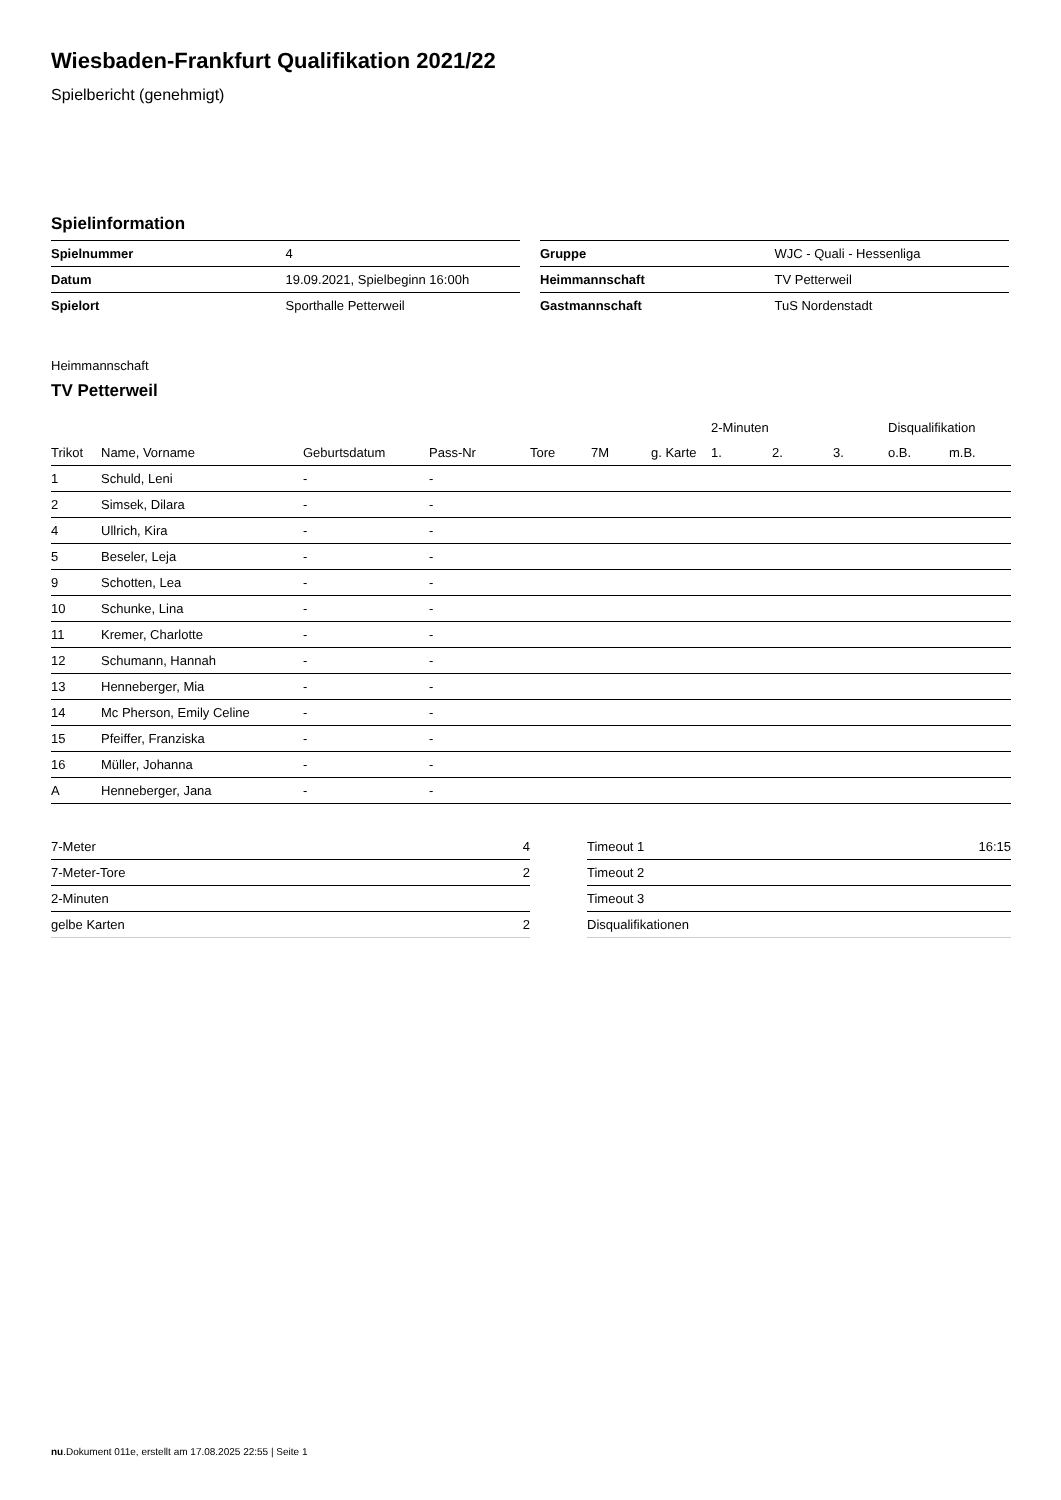Wiesbaden-Frankfurt Qualifikation 2021/22
Spielbericht (genehmigt)
Spielinformation
| Spielnummer | 4 |
| Datum | 19.09.2021, Spielbeginn 16:00h |
| Spielort | Sporthalle Petterweil |
| Gruppe | WJC - Quali - Hessenliga |
| Heimmannschaft | TV Petterweil |
| Gastmannschaft | TuS Nordenstadt |
Heimmannschaft
TV Petterweil
| | | | | | | | 2-Minuten | | | Disqualifikation | |
| --- | --- | --- | --- | --- | --- | --- | --- | --- | --- | --- | --- |
| Trikot | Name, Vorname | Geburtsdatum | Pass-Nr | Tore | 7M | g. Karte | 1. | 2. | 3. | o.B. | m.B. |
| 1 | Schuld, Leni | - | - | | | | | | | | |
| 2 | Simsek, Dilara | - | - | | | | | | | | |
| 4 | Ullrich, Kira | - | - | | | | | | | | |
| 5 | Beseler, Leja | - | - | | | | | | | | |
| 9 | Schotten, Lea | - | - | | | | | | | | |
| 10 | Schunke, Lina | - | - | | | | | | | | |
| 11 | Kremer, Charlotte | - | - | | | | | | | | |
| 12 | Schumann, Hannah | - | - | | | | | | | | |
| 13 | Henneberger, Mia | - | - | | | | | | | | |
| 14 | Mc Pherson, Emily Celine | - | - | | | | | | | | |
| 15 | Pfeiffer, Franziska | - | - | | | | | | | | |
| 16 | Müller, Johanna | - | - | | | | | | | | |
| A | Henneberger, Jana | - | - | | | | | | | | |
| 7-Meter | 4 |
| 7-Meter-Tore | 2 |
| 2-Minuten | |
| gelbe Karten | 2 |
| Timeout 1 | 16:15 |
| Timeout 2 | |
| Timeout 3 | |
| Disqualifikationen | |
nu.Dokument 011e, erstellt am 17.08.2025 22:55 | Seite 1